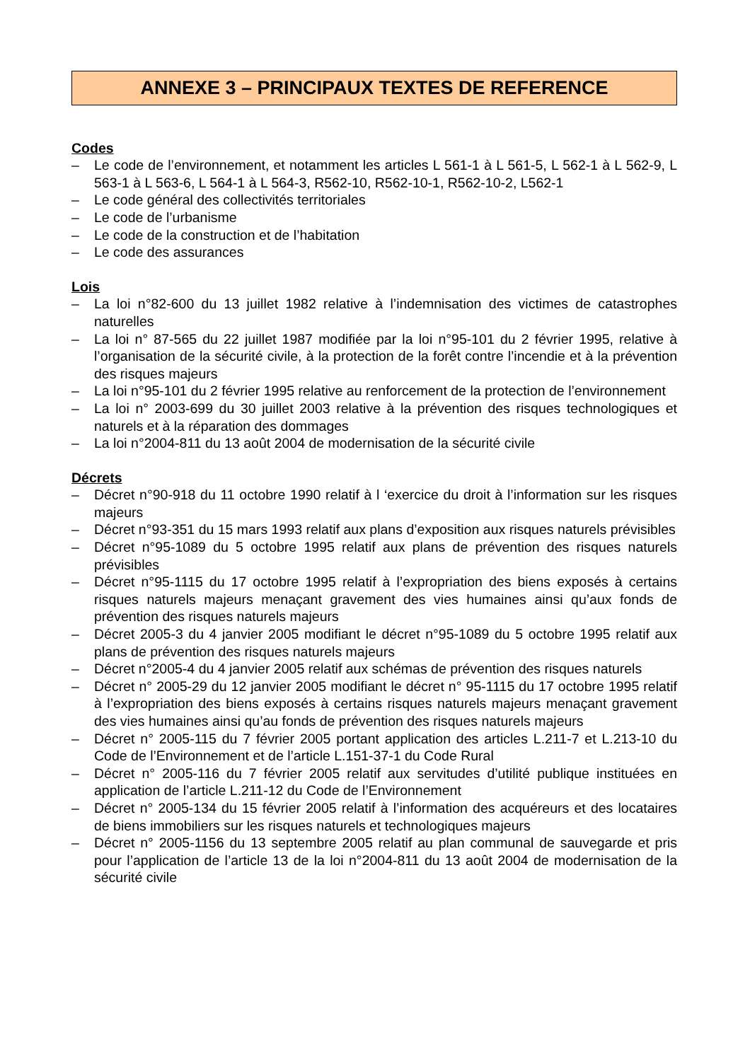ANNEXE 3 – PRINCIPAUX TEXTES DE REFERENCE
Codes
– Le code de l’environnement, et notamment les articles L 561-1 à L 561-5, L 562-1 à L 562-9, L 563-1 à L 563-6, L 564-1 à L 564-3, R562-10, R562-10-1, R562-10-2, L562-1
– Le code général des collectivités territoriales
– Le code de l’urbanisme
– Le code de la construction et de l’habitation
– Le code des assurances
Lois
– La loi n°82-600 du 13 juillet 1982 relative à l’indemnisation des victimes de catastrophes naturelles
– La loi n° 87-565 du 22 juillet 1987 modifiée par la loi n°95-101 du 2 février 1995, relative à l’organisation de la sécurité civile, à la protection de la forêt contre l’incendie et à la prévention des risques majeurs
– La loi n°95-101 du 2 février 1995 relative au renforcement de la protection de l’environnement
– La loi n° 2003-699 du 30 juillet 2003 relative à la prévention des risques technologiques et naturels et à la réparation des dommages
– La loi n°2004-811 du 13 août 2004 de modernisation de la sécurité civile
Décrets
– Décret n°90-918 du 11 octobre 1990 relatif à l ‘exercice du droit à l’information sur les risques majeurs
– Décret n°93-351 du 15 mars 1993 relatif aux plans d’exposition aux risques naturels prévisibles
– Décret n°95-1089 du 5 octobre 1995 relatif aux plans de prévention des risques naturels prévisibles
– Décret n°95-1115 du 17 octobre 1995 relatif à l’expropriation des biens exposés à certains risques naturels majeurs menaçant gravement des vies humaines ainsi qu’aux fonds de prévention des risques naturels majeurs
– Décret 2005-3 du 4 janvier 2005 modifiant le décret n°95-1089 du 5 octobre 1995 relatif aux plans de prévention des risques naturels majeurs
– Décret n°2005-4 du 4 janvier 2005 relatif aux schémas de prévention des risques naturels
– Décret n° 2005-29 du 12 janvier 2005 modifiant le décret n° 95-1115 du 17 octobre 1995 relatif à l’expropriation des biens exposés à certains risques naturels majeurs menaçant gravement des vies humaines ainsi qu’au fonds de prévention des risques naturels majeurs
– Décret n° 2005-115 du 7 février 2005 portant application des articles L.211-7 et L.213-10 du Code de l’Environnement et de l’article L.151-37-1 du Code Rural
– Décret n° 2005-116 du 7 février 2005 relatif aux servitudes d’utilité publique instituées en application de l’article L.211-12 du Code de l’Environnement
– Décret n° 2005-134 du 15 février 2005 relatif à l’information des acquéreurs et des locataires de biens immobiliers sur les risques naturels et technologiques majeurs
– Décret n° 2005-1156 du 13 septembre 2005 relatif au plan communal de sauvegarde et pris pour l’application de l’article 13 de la loi n°2004-811 du 13 août 2004 de modernisation de la sécurité civile